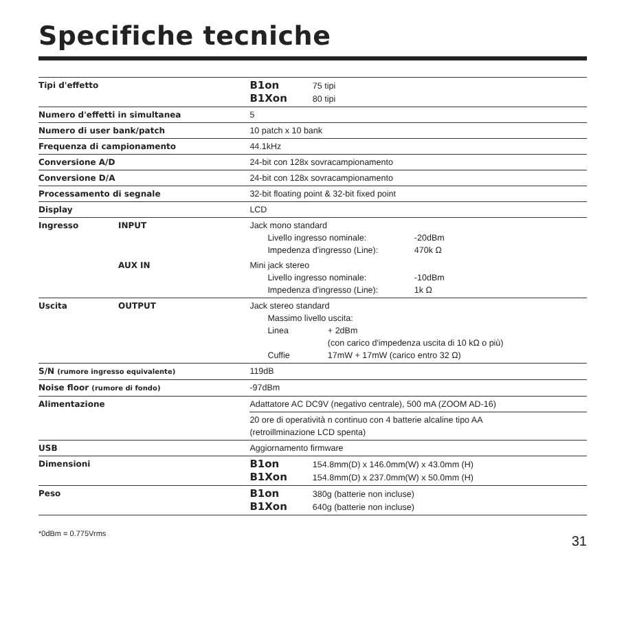Specifiche tecniche
| Tipi d'effetto | | B1on 75 tipi B1Xon 80 tipi |
| Numero d'effetti in simultanea | | 5 |
| Numero di user bank/patch | | 10 patch x 10 bank |
| Frequenza di campionamento | | 44.1kHz |
| Conversione A/D | | 24-bit con 128x sovracampionamento |
| Conversione D/A | | 24-bit con 128x sovracampionamento |
| Processamento di segnale | | 32-bit floating point & 32-bit fixed point |
| Display | | LCD |
| Ingresso | INPUT | Jack mono standard Livello ingresso nominale: -20dBm Impedenza d'ingresso (Line): 470k Ω |
| | AUX IN | Mini jack stereo Livello ingresso nominale: -10dBm Impedenza d'ingresso (Line): 1k Ω |
| Uscita | OUTPUT | Jack stereo standard Massimo livello uscita: Linea + 2dBm (con carico d'impedenza uscita di 10 kΩ o più) Cuffie 17mW + 17mW (carico entro 32 Ω) |
| S/N (rumore ingresso equivalente) | | 119dB |
| Noise floor (rumore di fondo) | | -97dBm |
| Alimentazione | | Adattatore AC DC9V (negativo centrale), 500 mA (ZOOM AD-16) |
| | | 20 ore di operatività n continuo con 4 batterie alcaline tipo AA (retroillminazione LCD spenta) |
| USB | | Aggiornamento firmware |
| Dimensioni | | B1on 154.8mm(D) x 146.0mm(W) x 43.0mm (H) B1Xon 154.8mm(D) x 237.0mm(W) x 50.0mm (H) |
| Peso | | B1on 380g (batterie non incluse) B1Xon 640g (batterie non incluse) |
*0dBm = 0.775Vrms
31